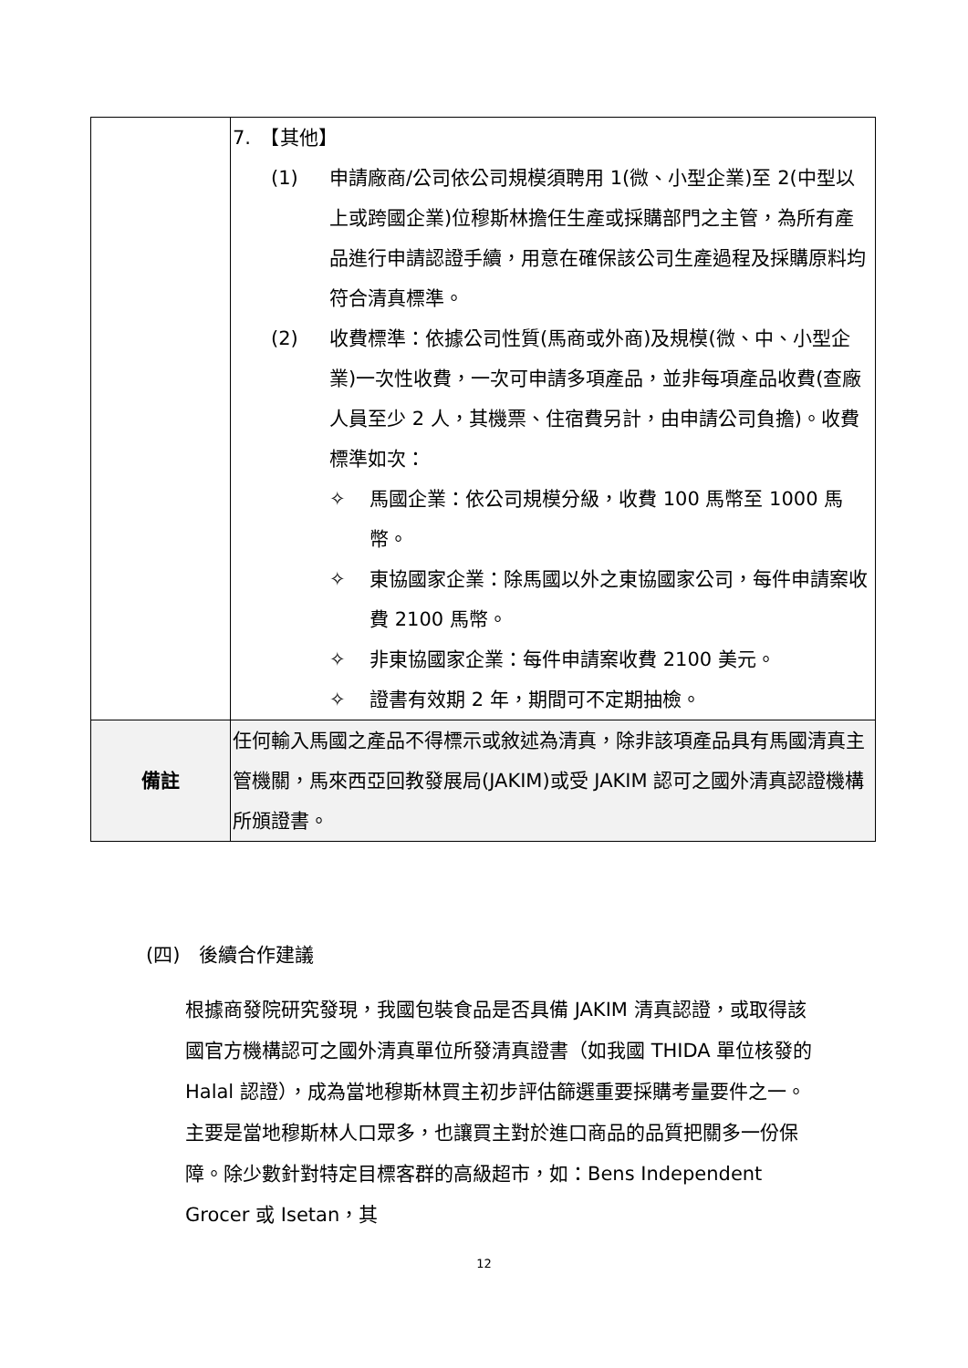| | 7. 【其他】 (1) 申請廠商/公司依公司規模須聘用 1(微、小型企業)至 2(中型以上或跨國企業)位穆斯林擔任生產或採購部門之主管，為所有產品進行申請認證手續，用意在確保該公司生產過程及採購原料均符合清真標準。 (2) 收費標準：依據公司性質(馬商或外商)及規模(微、中、小型企業)一次性收費，一次可申請多項產品，並非每項產品收費(查廠人員至少 2 人，其機票、住宿費另計，由申請公司負擔)。收費標準如次： ✧ 馬國企業：依公司規模分級，收費 100 馬幣至 1000 馬幣。 ✧ 東協國家企業：除馬國以外之東協國家公司，每件申請案收費 2100 馬幣。 ✧ 非東協國家企業：每件申請案收費 2100 美元。 ✧ 證書有效期 2 年，期間可不定期抽檢。 |
| 備註 | 任何輸入馬國之產品不得標示或敘述為清真，除非該項產品具有馬國清真主管機關，馬來西亞回教發展局(JAKIM)或受 JAKIM 認可之國外清真認證機構所頒證書。 |
(四)　後續合作建議
根據商發院研究發現，我國包裝食品是否具備 JAKIM 清真認證，或取得該國官方機構認可之國外清真單位所發清真證書（如我國 THIDA 單位核發的 Halal 認證），成為當地穆斯林買主初步評估篩選重要採購考量要件之一。主要是當地穆斯林人口眾多，也讓買主對於進口商品的品質把關多一份保障。除少數針對特定目標客群的高級超市，如：Bens Independent Grocer 或 Isetan，其
12